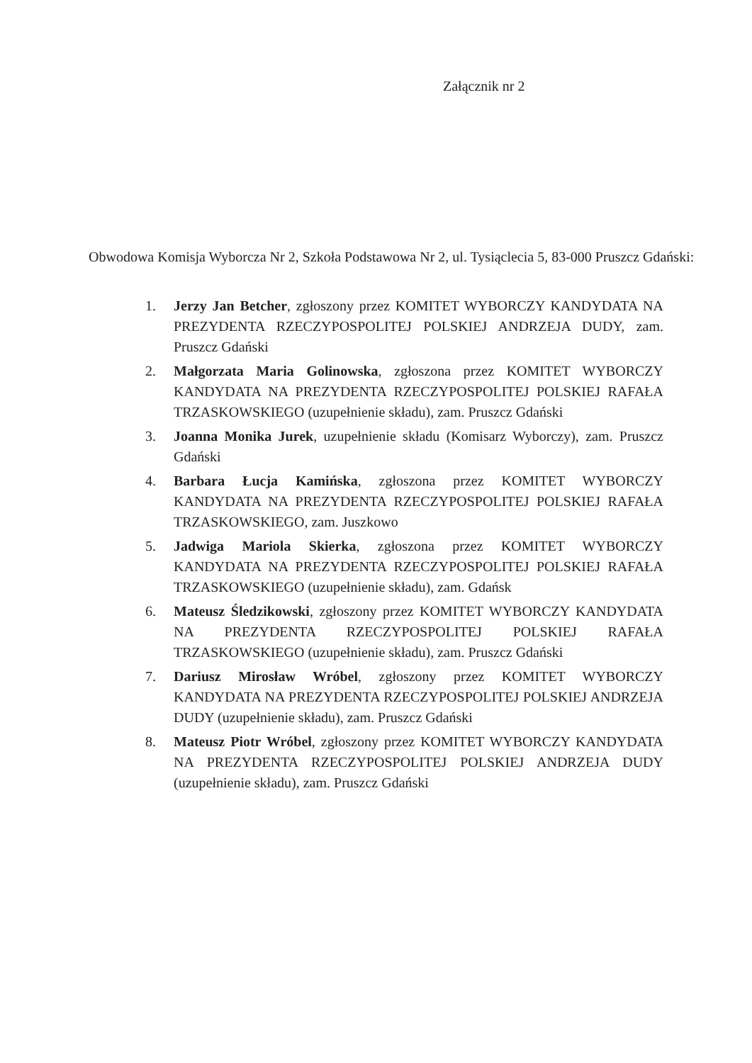Załącznik nr 2
Obwodowa Komisja Wyborcza Nr 2, Szkoła Podstawowa Nr 2, ul. Tysiąclecia 5, 83-000 Pruszcz Gdański:
1. Jerzy Jan Betcher, zgłoszony przez KOMITET WYBORCZY KANDYDATA NA PREZYDENTA RZECZYPOSPOLITEJ POLSKIEJ ANDRZEJA DUDY, zam. Pruszcz Gdański
2. Małgorzata Maria Golinowska, zgłoszona przez KOMITET WYBORCZY KANDYDATA NA PREZYDENTA RZECZYPOSPOLITEJ POLSKIEJ RAFAŁA TRZASKOWSKIEGO (uzupełnienie składu), zam. Pruszcz Gdański
3. Joanna Monika Jurek, uzupełnienie składu (Komisarz Wyborczy), zam. Pruszcz Gdański
4. Barbara Łucja Kamińska, zgłoszona przez KOMITET WYBORCZY KANDYDATA NA PREZYDENTA RZECZYPOSPOLITEJ POLSKIEJ RAFAŁA TRZASKOWSKIEGO, zam. Juszkowo
5. Jadwiga Mariola Skierka, zgłoszona przez KOMITET WYBORCZY KANDYDATA NA PREZYDENTA RZECZYPOSPOLITEJ POLSKIEJ RAFAŁA TRZASKOWSKIEGO (uzupełnienie składu), zam. Gdańsk
6. Mateusz Śledzikowski, zgłoszony przez KOMITET WYBORCZY KANDYDATA NA PREZYDENTA RZECZYPOSPOLITEJ POLSKIEJ RAFAŁA TRZASKOWSKIEGO (uzupełnienie składu), zam. Pruszcz Gdański
7. Dariusz Mirosław Wróbel, zgłoszony przez KOMITET WYBORCZY KANDYDATA NA PREZYDENTA RZECZYPOSPOLITEJ POLSKIEJ ANDRZEJA DUDY (uzupełnienie składu), zam. Pruszcz Gdański
8. Mateusz Piotr Wróbel, zgłoszony przez KOMITET WYBORCZY KANDYDATA NA PREZYDENTA RZECZYPOSPOLITEJ POLSKIEJ ANDRZEJA DUDY (uzupełnienie składu), zam. Pruszcz Gdański